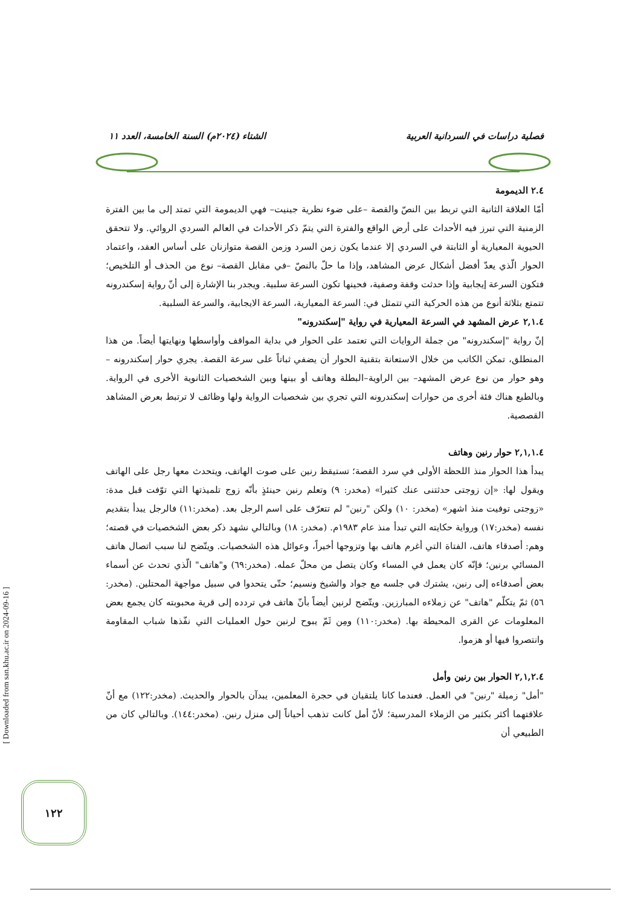فصلية دراسات في السردانية العربية الشتاء (٢٠٢٤م) السنة الخامسة، العدد ١١
٢.٤ الديمومة
أمّا العلاقة الثانية التي تربط بين النصّ والقصة –على ضوء نظرية جينيت– فهي الديمومة التي تمتد إلى ما بين الفترة الزمنية التي تبرز فيه الأحداث على أرض الواقع والفترة التي يتمّ ذكر الأحداث في العالم السردي الروائي. ولا تتحقق الحيوية المعيارية أو الثابتة في السردي إلا عندما يكون زمن السرد وزمن القصة متوازنان على أساس العقد، واعتماد الحوار الّذي يعدّ أفضل أشكال عرض المشاهد، وإذا ما حلّ بالنصّ –في مقابل القصة– نوع من الحذف أو التلخيص؛ فتكون السرعة إيجابية وإذا حدثت وقفة وصفية، فحينها تكون السرعة سلبية. ويجدر بنا الإشارة إلى أنّ رواية إسكندرونه تتمتع بثلاثة أنوع من هذه الحركية التي تتمثل في: السرعة المعيارية، السرعة الايجابية، والسرعة السلبية.
٢,١.٤ عرض المشهد في السرعة المعيارية في رواية "إسكندرونه"
إنّ رواية "إسكندرونه" من جملة الروايات التي تعتمد على الحوار في بداية المواقف وأواسطها ونهايتها أيضاً. من هذا المنطلق، تمكن الكاتب من خلال الاستعانة بتقنية الحوار أن يضفي ثباتاً على سرعة القصة. يجري حوار إسكندرونه –وهو حوار من نوع عرض المشهد– بين الراوية–البطلة وهاتف أو بينها وبين الشخصيات الثانوية الأخرى في الرواية. وبالطبع هناك فئة أخرى من حوارات إسكندرونه التي تجري بين شخصيات الرواية ولها وظائف لا ترتبط بعرض المشاهد القصصية.
٢,١,١.٤ حوار رنين وهاتف
يبدأ هذا الحوار منذ اللحظة الأولى في سرد القصة؛ تستيقظ رنين على صوت الهاتف، ويتحدث معها رجل على الهاتف ويقول لها: «إن زوجتى حدثتنى عنك كثيرا» (مخدر: ٩) وتعلم رنين حينئذٍ بأنّه زوج تلميذتها التي توّفت قبل مدة: «زوجتى توفيت منذ اشهر» (مخدر: ١٠) ولكن "رنين" لم تتعرّف على اسم الرجل بعد. (مخدر:١١) فالرجل يبدأ بتقديم نفسه (مخدر:١٧) ورواية حكايته التي تبدأ منذ عام ١٩٨٣م. (مخدر: ١٨) وبالتالي نشهد ذكر بعض الشخصيات في قصته؛ وهم: أصدقاء هاتف، الفتاة التي أغرم هاتف بها وتزوجها أخيراً، وعوائل هذه الشخصيات. ويتّضح لنا سبب اتصال هاتف المسائي برنين؛ فإنّه كان يعمل في المساء وكان يتصل من محلّ عمله. (مخدر:٦٩) و"هاتف" الّذي تحدث عن أسماء بعض أصدقاءه إلى رنين، يشترك في جلسه مع جواد والشيخ ونسيم؛ حتّى يتحدوا في سبيل مواجهة المحتلين. (مخدر: ٥٦) ثمّ يتكلّم "هاتف" عن زملاءه المبارزين. ويتّضح لرنين أيضاً بأنّ هاتف في تردده إلى قرية محبوبته كان يجمع بعض المعلومات عن القرى المحيطة بها. (مخدر:١١٠) ومِن ثَمّ يبوح لرنين حول العمليات التي نفّذها شباب المقاومة وانتصروا فيها أو هزموا.
٢,١,٢.٤ الحوار بين رنين وأمل
"أمل" زميلة "رنين" في العمل. فعندما كانا يلتقيان في حجرة المعلمين، يبدآن بالحوار والحديث. (مخدر:١٢٢) مع أنّ علاقتهما أكثر بكثير من الزملاء المدرسية؛ لأنّ أمل كانت تذهب أحياناً إلى منزل رنين. (مخدر:١٤٤). وبالتالي كان من الطبيعي أن
[ Downloaded from san.khu.ac.ir on 2024-09-16 ]
١٢٢